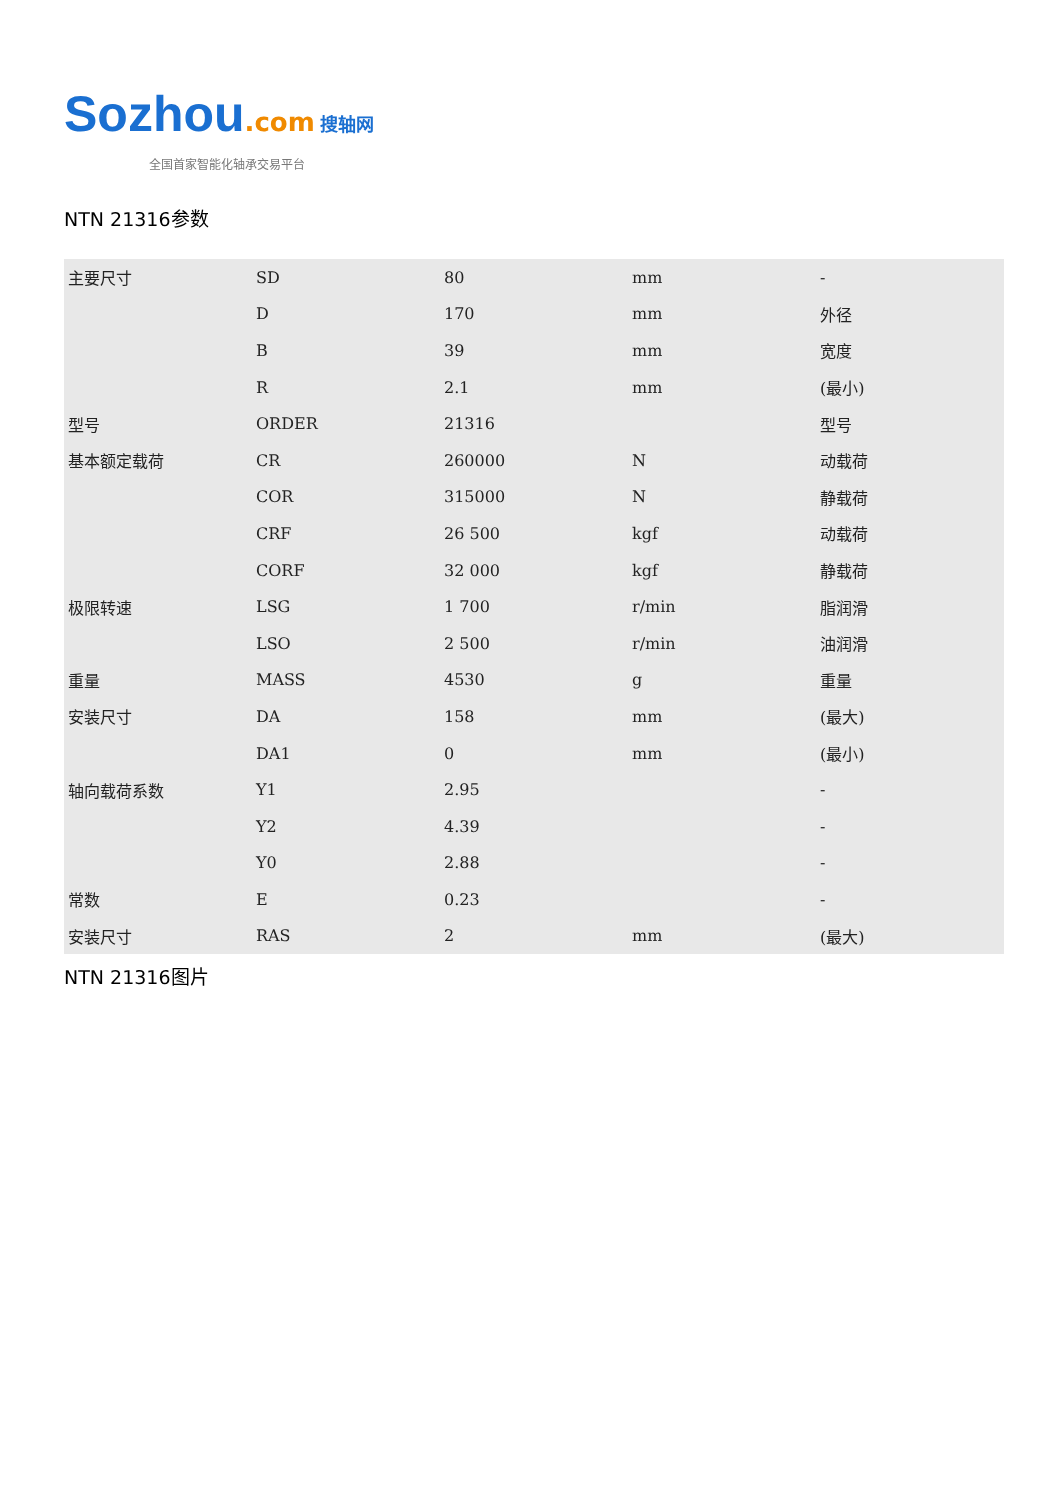Sozhou.com 搜轴网
全国首家智能化轴承交易平台
NTN 21316参数
| 主要尺寸 | SD | 80 | mm | - |
| | D | 170 | mm | 外径 |
| | B | 39 | mm | 宽度 |
| | R | 2.1 | mm | (最小) |
| 型号 | ORDER | 21316 | | 型号 |
| 基本额定载荷 | CR | 260000 | N | 动载荷 |
| | COR | 315000 | N | 静载荷 |
| | CRF | 26 500 | kgf | 动载荷 |
| | CORF | 32 000 | kgf | 静载荷 |
| 极限转速 | LSG | 1 700 | r/min | 脂润滑 |
| | LSO | 2 500 | r/min | 油润滑 |
| 重量 | MASS | 4530 | g | 重量 |
| 安装尺寸 | DA | 158 | mm | (最大) |
| | DA1 | 0 | mm | (最小) |
| 轴向载荷系数 | Y1 | 2.95 | | - |
| | Y2 | 4.39 | | - |
| | Y0 | 2.88 | | - |
| 常数 | E | 0.23 | | - |
| 安装尺寸 | RAS | 2 | mm | (最大) |
NTN 21316图片